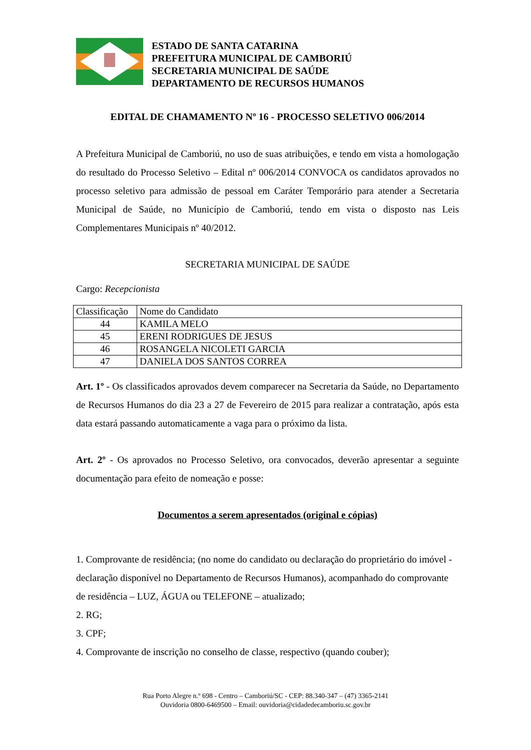ESTADO DE SANTA CATARINA
PREFEITURA MUNICIPAL DE CAMBORIÚ
SECRETARIA MUNICIPAL DE SAÚDE
DEPARTAMENTO DE RECURSOS HUMANOS
EDITAL DE CHAMAMENTO Nº 16 - PROCESSO SELETIVO 006/2014
A Prefeitura Municipal de Camboriú, no uso de suas atribuições, e tendo em vista a homologação do resultado do Processo Seletivo – Edital nº 006/2014 CONVOCA os candidatos aprovados no processo seletivo para admissão de pessoal em Caráter Temporário para atender a Secretaria Municipal de Saúde, no Município de Camboriú, tendo em vista o disposto nas Leis Complementares Municipais nº 40/2012.
SECRETARIA MUNICIPAL DE SAÚDE
Cargo: Recepcionista
| Classificação | Nome do Candidato |
| --- | --- |
| 44 | KAMILA MELO |
| 45 | ERENI RODRIGUES DE JESUS |
| 46 | ROSANGELA NICOLETI GARCIA |
| 47 | DANIELA DOS SANTOS CORREA |
Art. 1º - Os classificados aprovados devem comparecer na Secretaria da Saúde, no Departamento de Recursos Humanos do dia 23 a 27 de Fevereiro de 2015 para realizar a contratação, após esta data estará passando automaticamente a vaga para o próximo da lista.
Art. 2º - Os aprovados no Processo Seletivo, ora convocados, deverão apresentar a seguinte documentação para efeito de nomeação e posse:
Documentos a serem apresentados (original e cópias)
1. Comprovante de residência; (no nome do candidato ou declaração do proprietário do imóvel - declaração disponível no Departamento de Recursos Humanos), acompanhado do comprovante de residência – LUZ, ÁGUA ou TELEFONE – atualizado;
2. RG;
3. CPF;
4. Comprovante de inscrição no conselho de classe, respectivo (quando couber);
Rua Porto Alegre n.º 698 - Centro – Camboriú/SC - CEP: 88.340-347 – (47) 3365-2141
Ouvidoria 0800-6469500 – Email: ouvidoria@cidadedecamboriu.sc.gov.br